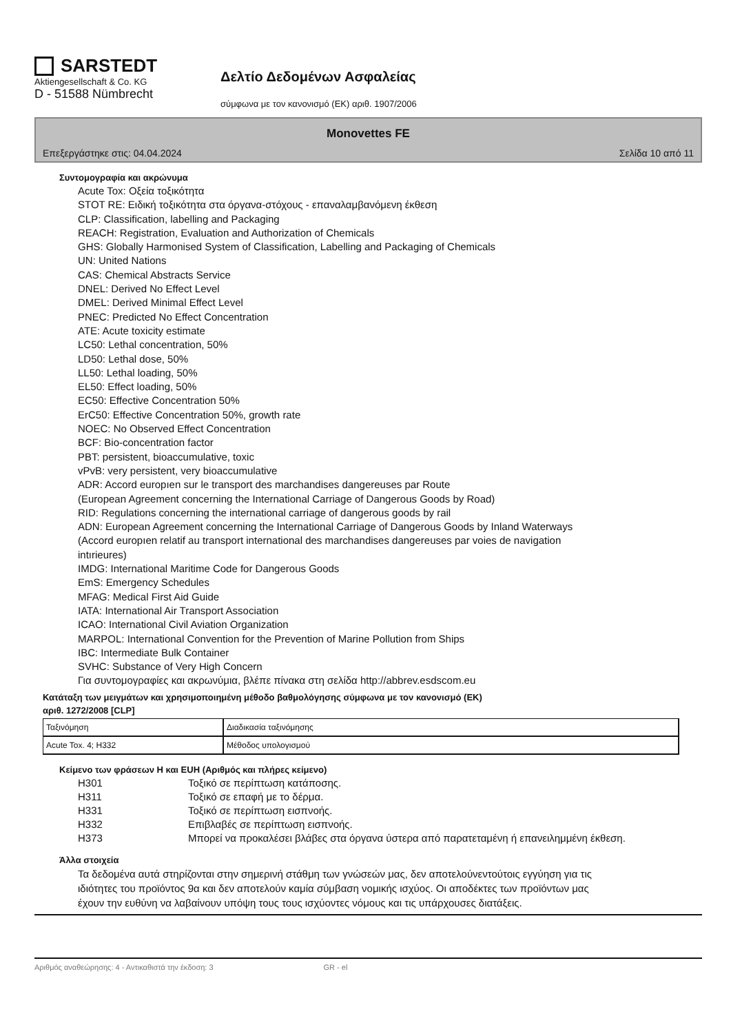SARSTEDT
Aktiengesellschaft & Co. KG
D - 51588 Nümbrecht
Δελτίο Δεδομένων Ασφαλείας
σύμφωνα με τον κανονισμό (ΕΚ) αριθ. 1907/2006
Monovettes FE
Επεξεργάστηκε στις: 04.04.2024 Σελίδα 10 από 11
Συντομογραφία και ακρώνυμα
Acute Tox: Οξεία τοξικότητα
STOT RE: Ειδική τοξικότητα στα όργανα-στόχους - επαναλαμβανόμενη έκθεση
CLP: Classification, labelling and Packaging
REACH: Registration, Evaluation and Authorization of Chemicals
GHS: Globally Harmonised System of Classification, Labelling and Packaging of Chemicals
UN: United Nations
CAS: Chemical Abstracts Service
DNEL: Derived No Effect Level
DMEL: Derived Minimal Effect Level
PNEC: Predicted No Effect Concentration
ATE: Acute toxicity estimate
LC50: Lethal concentration, 50%
LD50: Lethal dose, 50%
LL50: Lethal loading, 50%
EL50: Effect loading, 50%
EC50: Effective Concentration 50%
ErC50: Effective Concentration 50%, growth rate
NOEC: No Observed Effect Concentration
BCF: Bio-concentration factor
PBT: persistent, bioaccumulative, toxic
vPvB: very persistent, very bioaccumulative
ADR: Accord europıen sur le transport des marchandises dangereuses par Route
(European Agreement concerning the International Carriage of Dangerous Goods by Road)
RID: Regulations concerning the international carriage of dangerous goods by rail
ADN: European Agreement concerning the International Carriage of Dangerous Goods by Inland Waterways
(Accord europıen relatif au transport international des marchandises dangereuses par voies de navigation
intırieures)
IMDG: International Maritime Code for Dangerous Goods
EmS: Emergency Schedules
MFAG: Medical First Aid Guide
IATA: International Air Transport Association
ICAO: International Civil Aviation Organization
MARPOL: International Convention for the Prevention of Marine Pollution from Ships
IBC: Intermediate Bulk Container
SVHC: Substance of Very High Concern
Για συντομογραφίες και ακρωνύμια, βλέπε πίνακα στη σελίδα http://abbrev.esdscom.eu
Κατάταξη των μειγμάτων και χρησιμοποιημένη μέθοδο βαθμολόγησης σύμφωνα με τον κανονισμό (ΕΚ)
αριθ. 1272/2008 [CLP]
| Ταξινόμηση | Διαδικασία ταξινόμησης |
| Acute Tox. 4; H332 | Μέθοδος υπολογισμού |
Κείμενο των φράσεων H και EUH (Αριθμός και πλήρες κείμενο)
H301 Τοξικό σε περίπτωση κατάποσης. H311 Τοξικό σε επαφή με το δέρμα. H331 Τοξικό σε περίπτωση εισπνοής. H332 Επιβλαβές σε περίπτωση εισπνοής. H373 Μπορεί να προκαλέσει βλάβες στα όργανα ύστερα από παρατεταμένη ή επανειλημμένη έκθεση.
Άλλα στοιχεία
Τα δεδομένα αυτά στηρίζονται στην σημερινή στάθμη των γνώσεών μας, δεν αποτελούνεντούτοις εγγύηση για τις ιδιότητες του προϊόντος 9α και δεν αποτελούν καμία σύμβαση νομικής ισχύος. Οι αποδέκτες των προϊόντων μας έχουν την ευθύνη να λαβαίνουν υπόψη τους τους ισχύοντες νόμους και τις υπάρχουσες διατάξεις.
Αριθμός αναθεώρησης: 4 - Αντικαθιστά την έκδοση: 3 GR - el